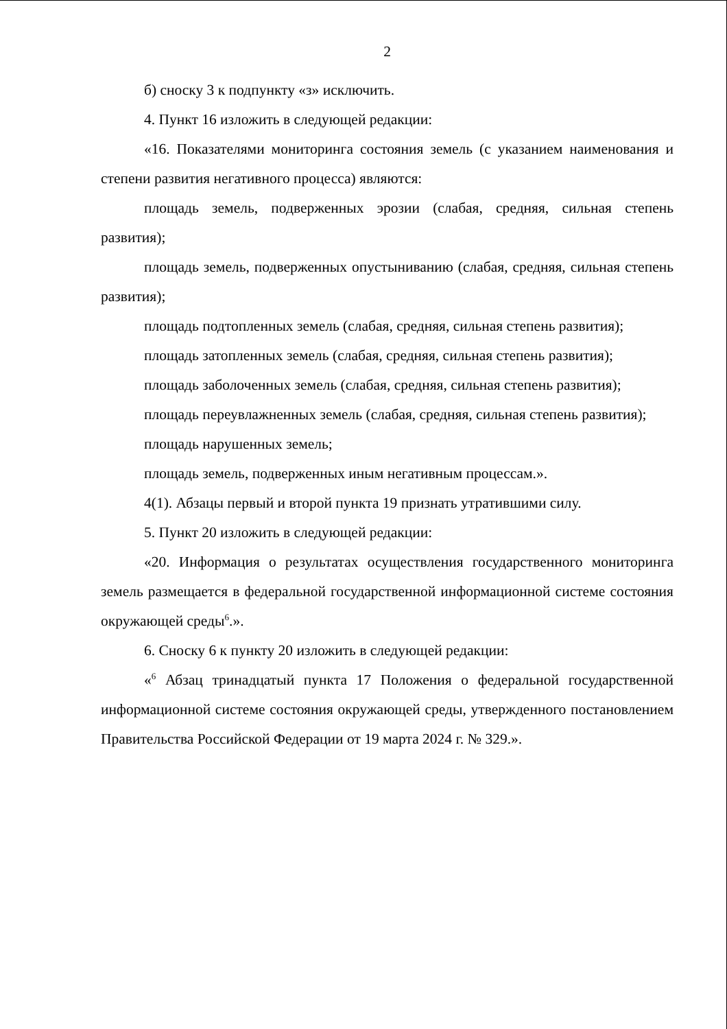2
б) сноску 3 к подпункту «з» исключить.
4. Пункт 16 изложить в следующей редакции:
«16. Показателями мониторинга состояния земель (с указанием наименования и степени развития негативного процесса) являются:
площадь земель, подверженных эрозии (слабая, средняя, сильная степень развития);
площадь земель, подверженных опустыниванию (слабая, средняя, сильная степень развития);
площадь подтопленных земель (слабая, средняя, сильная степень развития);
площадь затопленных земель (слабая, средняя, сильная степень развития);
площадь заболоченных земель (слабая, средняя, сильная степень развития);
площадь переувлажненных земель (слабая, средняя, сильная степень развития);
площадь нарушенных земель;
площадь земель, подверженных иным негативным процессам.».
4(1). Абзацы первый и второй пункта 19 признать утратившими силу.
5. Пункт 20 изложить в следующей редакции:
«20. Информация о результатах осуществления государственного мониторинга земель размещается в федеральной государственной информационной системе состояния окружающей среды<sup>6</sup>.».
6. Сноску 6 к пункту 20 изложить в следующей редакции:
«<sup>6</sup> Абзац тринадцатый пункта 17 Положения о федеральной государственной информационной системе состояния окружающей среды, утвержденного постановлением Правительства Российской Федерации от 19 марта 2024 г. № 329.».